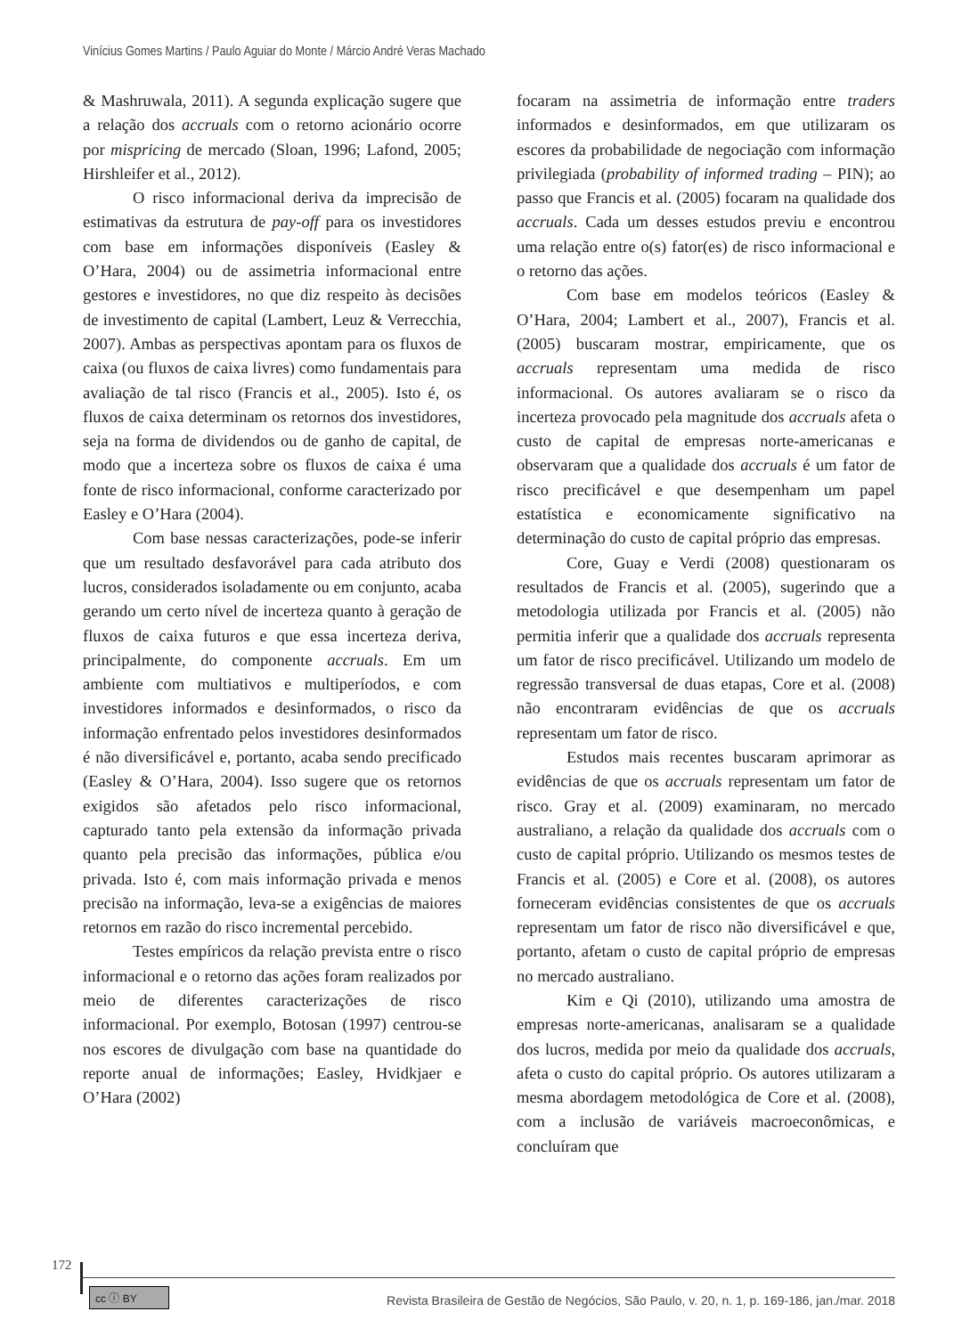Vinícius Gomes Martins / Paulo Aguiar do Monte / Márcio André Veras Machado
& Mashruwala, 2011). A segunda explicação sugere que a relação dos accruals com o retorno acionário ocorre por mispricing de mercado (Sloan, 1996; Lafond, 2005; Hirshleifer et al., 2012).
O risco informacional deriva da imprecisão de estimativas da estrutura de pay-off para os investidores com base em informações disponíveis (Easley & O’Hara, 2004) ou de assimetria informacional entre gestores e investidores, no que diz respeito às decisões de investimento de capital (Lambert, Leuz & Verrecchia, 2007). Ambas as perspectivas apontam para os fluxos de caixa (ou fluxos de caixa livres) como fundamentais para avaliação de tal risco (Francis et al., 2005). Isto é, os fluxos de caixa determinam os retornos dos investidores, seja na forma de dividendos ou de ganho de capital, de modo que a incerteza sobre os fluxos de caixa é uma fonte de risco informacional, conforme caracterizado por Easley e O’Hara (2004).
Com base nessas caracterizações, pode-se inferir que um resultado desfavorável para cada atributo dos lucros, considerados isoladamente ou em conjunto, acaba gerando um certo nível de incerteza quanto à geração de fluxos de caixa futuros e que essa incerteza deriva, principalmente, do componente accruals. Em um ambiente com multiativos e multiperíodos, e com investidores informados e desinformados, o risco da informação enfrentado pelos investidores desinformados é não diversificável e, portanto, acaba sendo precificado (Easley & O’Hara, 2004). Isso sugere que os retornos exigidos são afetados pelo risco informacional, capturado tanto pela extensão da informação privada quanto pela precisão das informações, pública e/ou privada. Isto é, com mais informação privada e menos precisão na informação, leva-se a exigências de maiores retornos em razão do risco incremental percebido.
Testes empíricos da relação prevista entre o risco informacional e o retorno das ações foram realizados por meio de diferentes caracterizações de risco informacional. Por exemplo, Botosan (1997) centrou-se nos escores de divulgação com base na quantidade do reporte anual de informações; Easley, Hvidkjaer e O’Hara (2002)
focaram na assimetria de informação entre traders informados e desinformados, em que utilizaram os escores da probabilidade de negociação com informação privilegiada (probability of informed trading – PIN); ao passo que Francis et al. (2005) focaram na qualidade dos accruals. Cada um desses estudos previu e encontrou uma relação entre o(s) fator(es) de risco informacional e o retorno das ações.
Com base em modelos teóricos (Easley & O’Hara, 2004; Lambert et al., 2007), Francis et al. (2005) buscaram mostrar, empiricamente, que os accruals representam uma medida de risco informacional. Os autores avaliaram se o risco da incerteza provocado pela magnitude dos accruals afeta o custo de capital de empresas norte-americanas e observaram que a qualidade dos accruals é um fator de risco precificável e que desempenham um papel estatística e economicamente significativo na determinação do custo de capital próprio das empresas.
Core, Guay e Verdi (2008) questionaram os resultados de Francis et al. (2005), sugerindo que a metodologia utilizada por Francis et al. (2005) não permitia inferir que a qualidade dos accruals representa um fator de risco precificável. Utilizando um modelo de regressão transversal de duas etapas, Core et al. (2008) não encontraram evidências de que os accruals representam um fator de risco.
Estudos mais recentes buscaram aprimorar as evidências de que os accruals representam um fator de risco. Gray et al. (2009) examinaram, no mercado australiano, a relação da qualidade dos accruals com o custo de capital próprio. Utilizando os mesmos testes de Francis et al. (2005) e Core et al. (2008), os autores forneceram evidências consistentes de que os accruals representam um fator de risco não diversificável e que, portanto, afetam o custo de capital próprio de empresas no mercado australiano.
Kim e Qi (2010), utilizando uma amostra de empresas norte-americanas, analisaram se a qualidade dos lucros, medida por meio da qualidade dos accruals, afeta o custo do capital próprio. Os autores utilizaram a mesma abordagem metodológica de Core et al. (2008), com a inclusão de variáveis macroeconômicas, e concluíram que
172
cc ⓘ BY
Revista Brasileira de Gestão de Negócios, São Paulo, v. 20, n. 1, p. 169-186, jan./mar. 2018